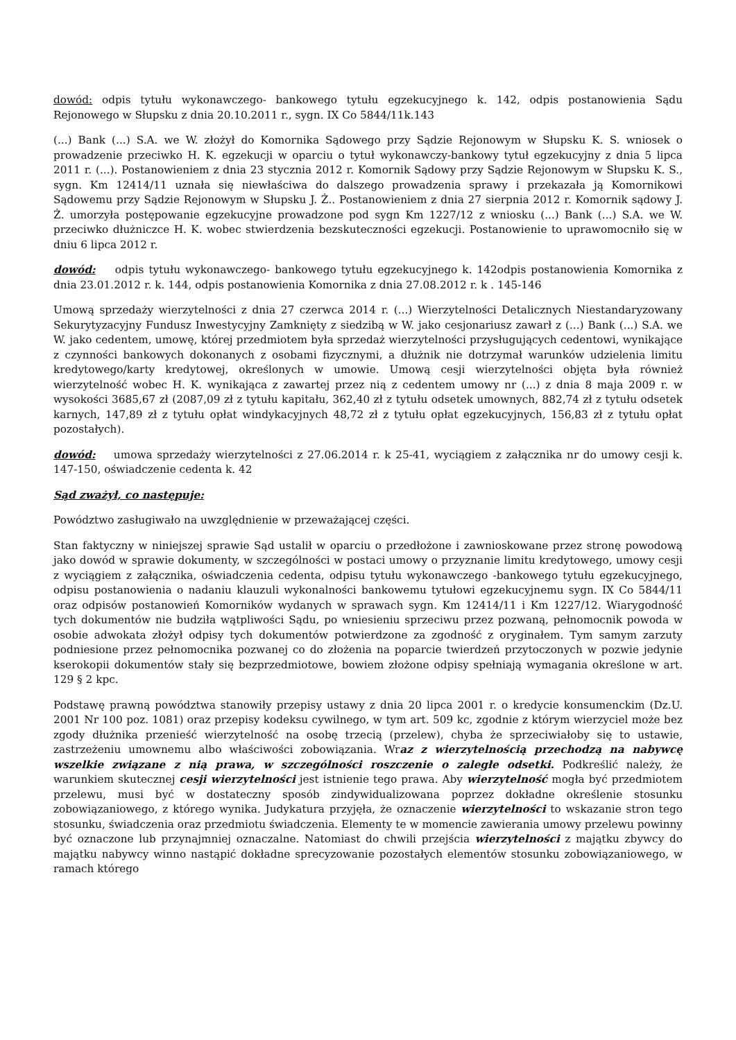dowód: odpis tytułu wykonawczego- bankowego tytułu egzekucyjnego k. 142, odpis postanowienia Sądu Rejonowego w Słupsku z dnia 20.10.2011 r., sygn. IX Co 5844/11k.143
(...) Bank (...) S.A. we W. złożył do Komornika Sądowego przy Sądzie Rejonowym w Słupsku K. S. wniosek o prowadzenie przeciwko H. K. egzekucji w oparciu o tytuł wykonawczy-bankowy tytuł egzekucyjny z dnia 5 lipca 2011 r. (...). Postanowieniem z dnia 23 stycznia 2012 r. Komornik Sądowy przy Sądzie Rejonowym w Słupsku K. S., sygn. Km 12414/11 uznała się niewłaściwa do dalszego prowadzenia sprawy i przekazała ją Komornikowi Sądowemu przy Sądzie Rejonowym w Słupsku J. Ż.. Postanowieniem z dnia 27 sierpnia 2012 r. Komornik sądowy J. Ż. umorzyła postępowanie egzekucyjne prowadzone pod sygn Km 1227/12 z wniosku (...) Bank (...) S.A. we W. przeciwko dłużniczce H. K. wobec stwierdzenia bezskuteczności egzekucji. Postanowienie to uprawomocniło się w dniu 6 lipca 2012 r.
dowód: odpis tytułu wykonawczego- bankowego tytułu egzekucyjnego k. 142odpis postanowienia Komornika z dnia 23.01.2012 r. k. 144, odpis postanowienia Komornika z dnia 27.08.2012 r. k . 145-146
Umową sprzedaży wierzytelności z dnia 27 czerwca 2014 r. (...) Wierzytelności Detalicznych Niestandaryzowany Sekurytyzacyjny Fundusz Inwestycyjny Zamknięty z siedzibą w W. jako cesjonariusz zawarł z (...) Bank (...) S.A. we W. jako cedentem, umowę, której przedmiotem była sprzedaż wierzytelności przysługujących cedentowi, wynikające z czynności bankowych dokonanych z osobami fizycznymi, a dłużnik nie dotrzymał warunków udzielenia limitu kredytowego/karty kredytowej, określonych w umowie. Umową cesji wierzytelności objęta była również wierzytelność wobec H. K. wynikająca z zawartej przez nią z cedentem umowy nr (...) z dnia 8 maja 2009 r. w wysokości 3685,67 zł (2087,09 zł z tytułu kapitału, 362,40 zł z tytułu odsetek umownych, 882,74 zł z tytułu odsetek karnych, 147,89 zł z tytułu opłat windykacyjnych 48,72 zł z tytułu opłat egzekucyjnych, 156,83 zł z tytułu opłat pozostałych).
dowód: umowa sprzedaży wierzytelności z 27.06.2014 r. k 25-41, wyciągiem z załącznika nr do umowy cesji k. 147-150, oświadczenie cedenta k. 42
Sąd zważył, co następuje:
Powództwo zasługiwało na uwzględnienie w przeważającej części.
Stan faktyczny w niniejszej sprawie Sąd ustalił w oparciu o przedłożone i zawnioskowane przez stronę powodową jako dowód w sprawie dokumenty, w szczególności w postaci umowy o przyznanie limitu kredytowego, umowy cesji z wyciągiem z załącznika, oświadczenia cedenta, odpisu tytułu wykonawczego -bankowego tytułu egzekucyjnego, odpisu postanowienia o nadaniu klauzuli wykonalności bankowemu tytułowi egzekucyjnemu sygn. IX Co 5844/11 oraz odpisów postanowień Komorników wydanych w sprawach sygn. Km 12414/11 i Km 1227/12. Wiarygodność tych dokumentów nie budziła wątpliwości Sądu, po wniesieniu sprzeciwu przez pozwaną, pełnomocnik powoda w osobie adwokata złożył odpisy tych dokumentów potwierdzone za zgodność z oryginałem. Tym samym zarzuty podniesione przez pełnomocnika pozwanej co do złożenia na poparcie twierdzeń przytoczonych w pozwie jedynie kserokopii dokumentów stały się bezprzedmiotowe, bowiem złożone odpisy spełniają wymagania określone w art. 129 § 2 kpc.
Podstawę prawną powództwa stanowiły przepisy ustawy z dnia 20 lipca 2001 r. o kredycie konsumenckim (Dz.U. 2001 Nr 100 poz. 1081) oraz przepisy kodeksu cywilnego, w tym art. 509 kc, zgodnie z którym wierzyciel może bez zgody dłużnika przenieść wierzytelność na osobę trzecią (przelew), chyba że sprzeciwiałoby się to ustawie, zastrzeżeniu umownemu albo właściwości zobowiązania. Wraz z wierzytelnością przechodzą na nabywcę wszelkie związane z nią prawa, w szczególności roszczenie o zaległe odsetki. Podkreślić należy, że warunkiem skutecznej cesji wierzytelności jest istnienie tego prawa. Aby wierzytelność mogła być przedmiotem przelewu, musi być w dostateczny sposób zindywidualizowana poprzez dokładne określenie stosunku zobowiązaniowego, z którego wynika. Judykatura przyjęła, że oznaczenie wierzytelności to wskazanie stron tego stosunku, świadczenia oraz przedmiotu świadczenia. Elementy te w momencie zawierania umowy przelewu powinny być oznaczone lub przynajmniej oznaczalne. Natomiast do chwili przejścia wierzytelności z majątku zbywcy do majątku nabywcy winno nastąpić dokładne sprecyzowanie pozostałych elementów stosunku zobowiązaniowego, w ramach którego